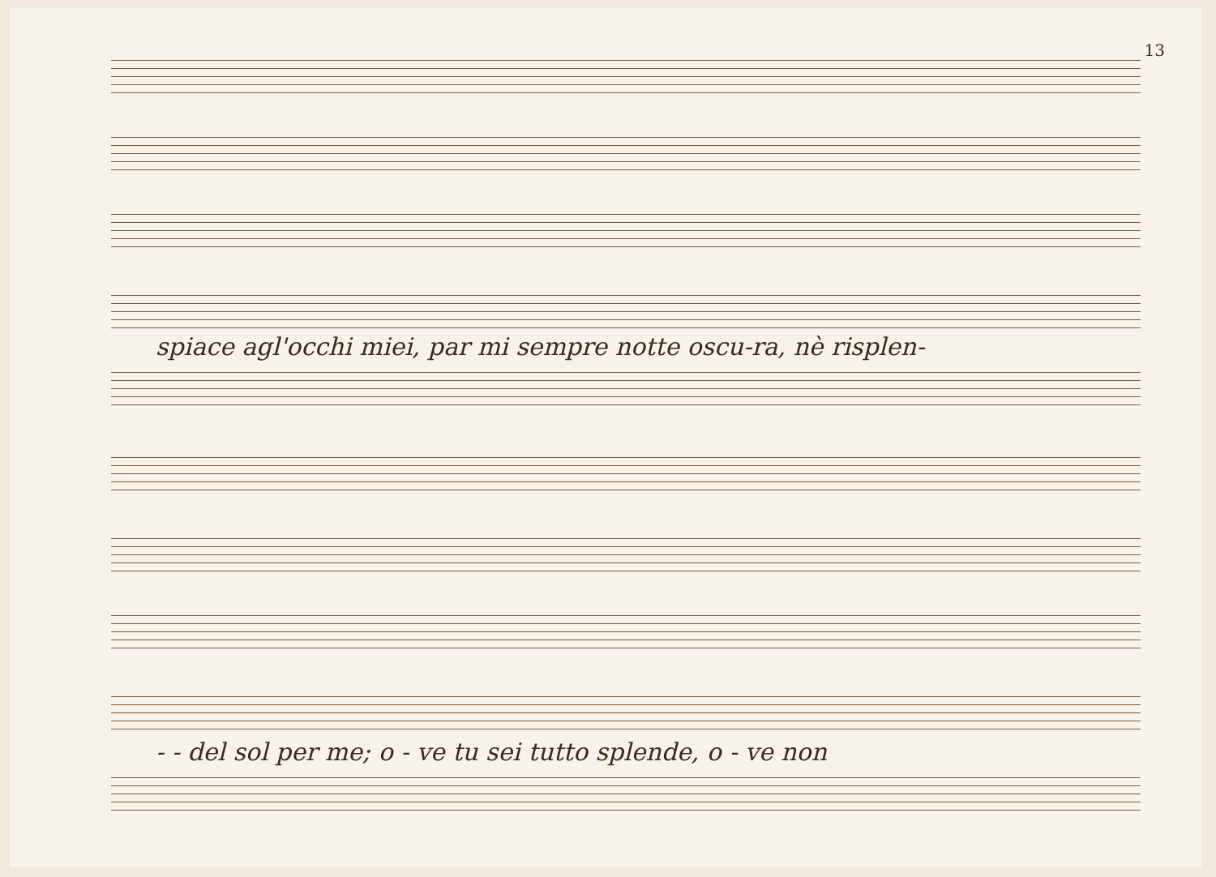13
spiace agl'occhi miei, par mi sempre notte oscu-ra, nè risplen-
- - del sol per me; o - ve tu sei tutto splende, o - ve non